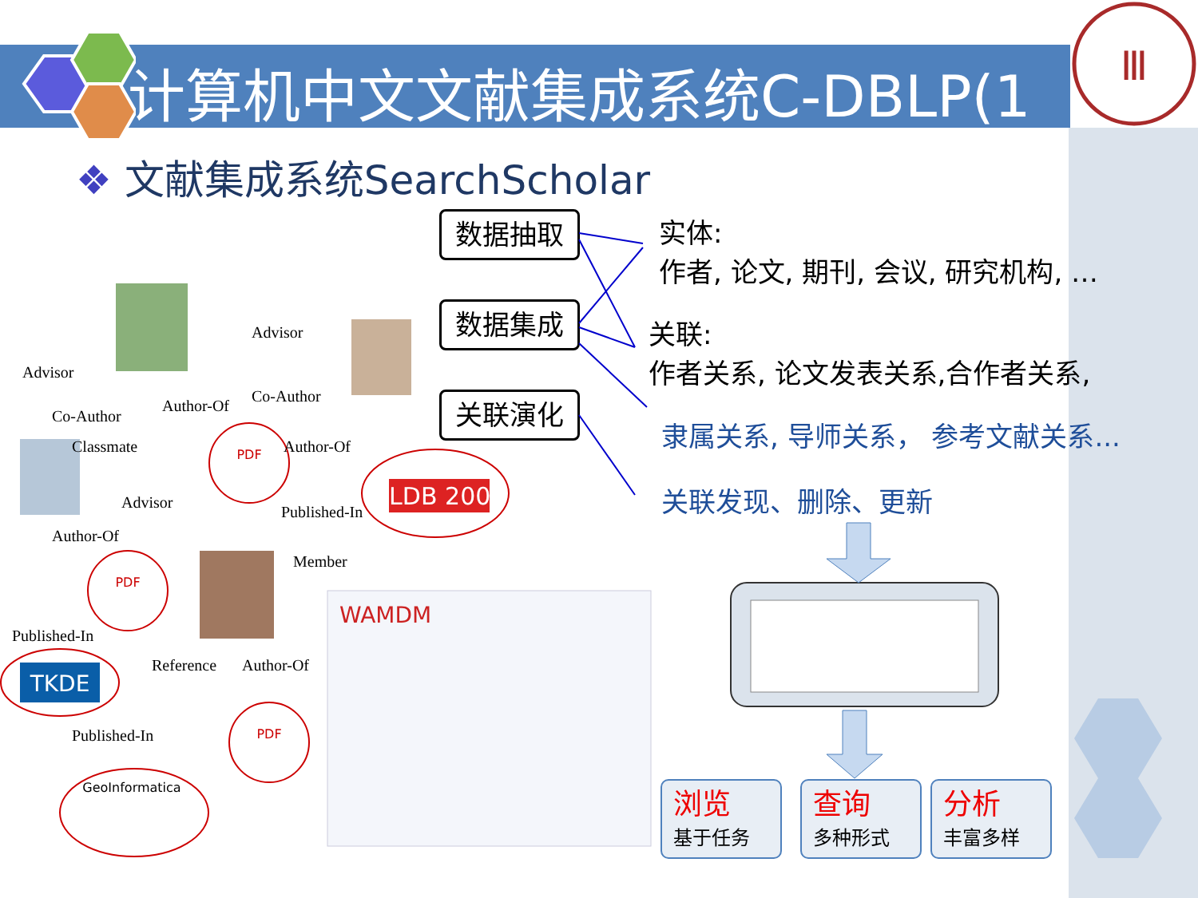计算机中文文献集成系统C-DBLP(1
Ⅲ
❖ 文献集成系统SearchScholar
数据抽取
数据集成
关联演化
实体:
作者, 论文, 期刊, 会议, 研究机构, …
关联:
作者关系, 论文发表关系,合作者关系,
隶属关系, 导师关系， 参考文献关系...
关联发现、删除、更新
VLDB 2007
TKDE
GeoInformatica
PDF
PDF
PDF
WAMDM
Advisor
Advisor
Co-Author
Author-Of
Co-Author
Classmate Author-Of
Advisor
Published-In
Author-Of
Member
Published-In
Reference Author-Of
Published-In
浏览
基于任务
查询
多种形式
分析
丰富多样